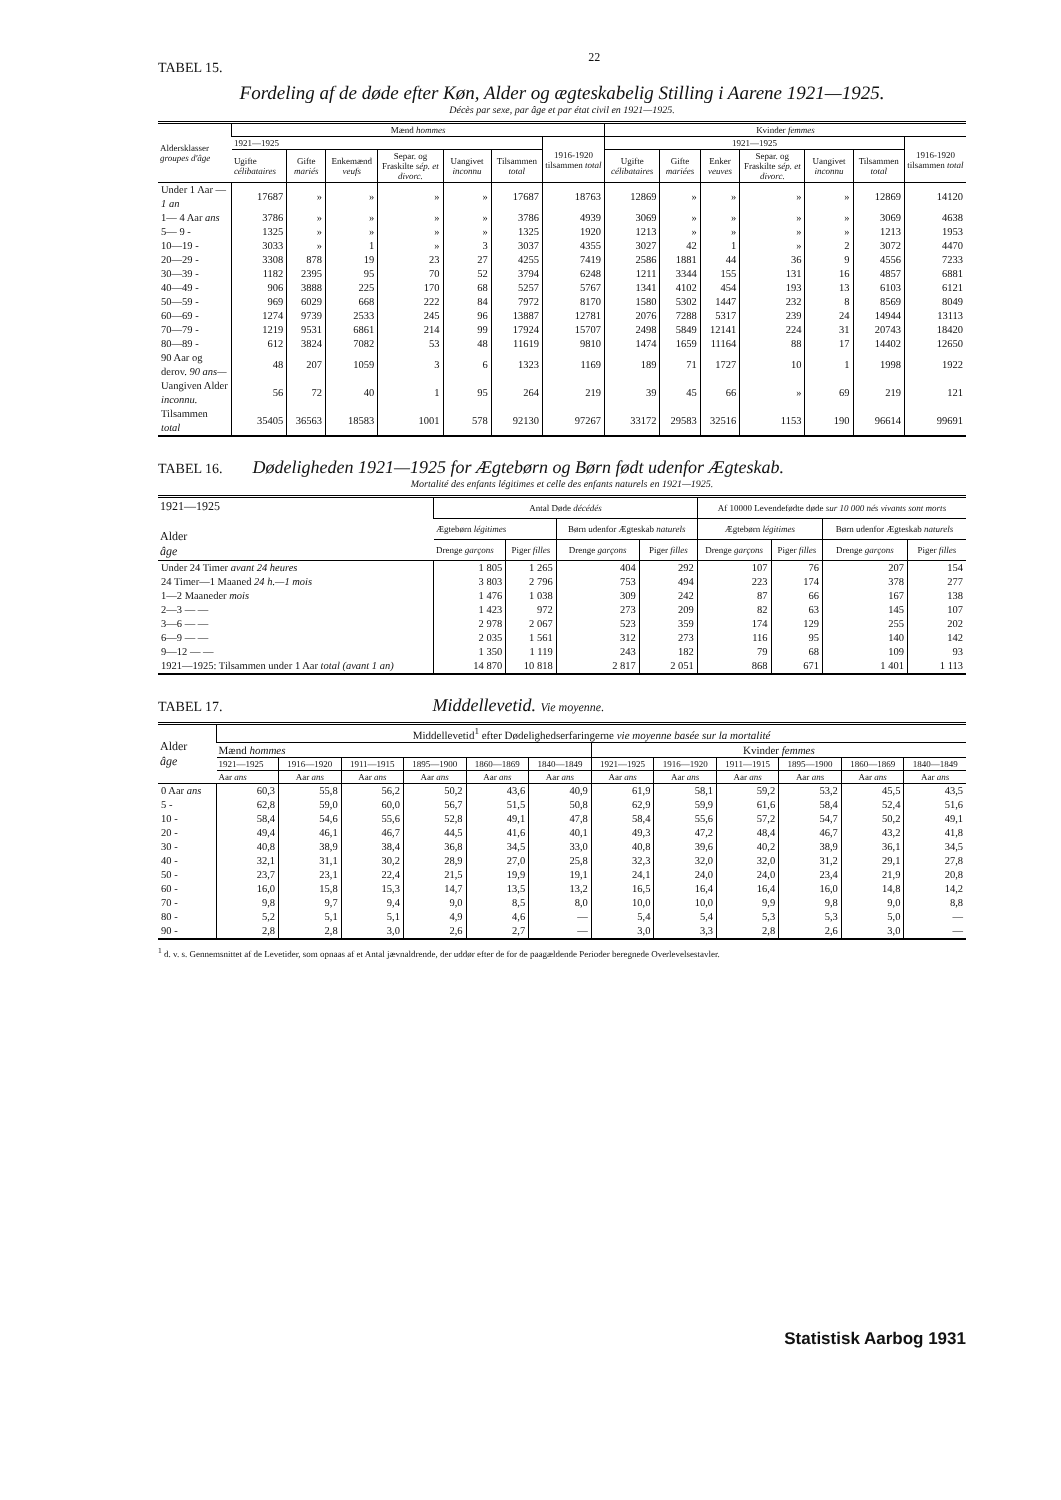TABEL 15. 22
Fordeling af de døde efter Køn, Alder og ægteskabelig Stilling i Aarene 1921—1925.
Décès par sexe, par âge et par état civil en 1921—1925.
| Aldersklasser groupes d'âge | Mænd hommes | | | | | | | Kvinder femmes | | | | | | |
| --- | --- | --- | --- | --- | --- | --- | --- | --- | --- | --- | --- | --- | --- | --- |
| | 1921—1925 | | | | | | 1916-1920 tilsammen total | 1921—1925 | | | | | | 1916-1920 tilsammen total |
| | Ugifte célibataires | Gifte mariés | Enkemænd veufs | Separ. og Fraskilte sép. et divorc. | Uangivet inconnu | Tilsammen total | | Ugifte célibataires | Gifte mariées | Enker veuves | Separ. og Fraskilte sép. et divorc. | Uangivet inconnu | Tilsammen total | |
| Under 1 Aar — 1 an | 17687 | » | » | » | » | 17687 | 18763 | 12869 | » | » | » | » | 12869 | 14120 |
| 1— 4 Aar ans | 3786 | » | » | » | » | 3786 | 4939 | 3069 | » | » | » | » | 3069 | 4638 |
| 5— 9 - | 1325 | » | » | » | » | 1325 | 1920 | 1213 | » | » | » | » | 1213 | 1953 |
| 10—19 - | 3033 | » | 1 | » | 3 | 3037 | 4355 | 3027 | 42 | 1 | » | 2 | 3072 | 4470 |
| 20—29 - | 3308 | 878 | 19 | 23 | 27 | 4255 | 7419 | 2586 | 1881 | 44 | 36 | 9 | 4556 | 7233 |
| 30—39 - | 1182 | 2395 | 95 | 70 | 52 | 3794 | 6248 | 1211 | 3344 | 155 | 131 | 16 | 4857 | 6881 |
| 40—49 - | 906 | 3888 | 225 | 170 | 68 | 5257 | 5767 | 1341 | 4102 | 454 | 193 | 13 | 6103 | 6121 |
| 50—59 - | 969 | 6029 | 668 | 222 | 84 | 7972 | 8170 | 1580 | 5302 | 1447 | 232 | 8 | 8569 | 8049 |
| 60—69 - | 1274 | 9739 | 2533 | 245 | 96 | 13887 | 12781 | 2076 | 7288 | 5317 | 239 | 24 | 14944 | 13113 |
| 70—79 - | 1219 | 9531 | 6861 | 214 | 99 | 17924 | 15707 | 2498 | 5849 | 12141 | 224 | 31 | 20743 | 18420 |
| 80—89 - | 612 | 3824 | 7082 | 53 | 48 | 11619 | 9810 | 1474 | 1659 | 11164 | 88 | 17 | 14402 | 12650 |
| 90 Aar og derov. 90 ans— | 48 | 207 | 1059 | 3 | 6 | 1323 | 1169 | 189 | 71 | 1727 | 10 | 1 | 1998 | 1922 |
| Uangiven Alder inconnu. | 56 | 72 | 40 | 1 | 95 | 264 | 219 | 39 | 45 | 66 | » | 69 | 219 | 121 |
| Tilsammen total | 35405 | 36563 | 18583 | 1001 | 578 | 92130 | 97267 | 33172 | 29583 | 32516 | 1153 | 190 | 96614 | 99691 |
TABEL 16.
Dødeligheden 1921—1925 for Ægtebørn og Børn født udenfor Ægteskab.
Mortalité des enfants légitimes et celle des enfants naturels en 1921—1925.
| 1921—1925 Alder âge | Antal Døde décédés | | | | Af 10000 Levendefødte døde sur 10 000 nés vivants sont morts | | | |
| --- | --- | --- | --- | --- | --- | --- | --- | --- |
| | Ægtebørn légitimes | | Børn udenfor Ægteskab naturels | | Ægtebørn légitimes | | Børn udenfor Ægteskab naturels | |
| | Drenge garçons | Piger filles | Drenge garçons | Piger filles | Drenge garçons | Piger filles | Drenge garçons | Piger filles |
| Under 24 Timer avant 24 heures | 1 805 | 1 265 | 404 | 292 | 107 | 76 | 207 | 154 |
| 24 Timer—1 Maaned 24 h.—1 mois | 3 803 | 2 796 | 753 | 494 | 223 | 174 | 378 | 277 |
| 1—2 Maaneder mois | 1 476 | 1 038 | 309 | 242 | 87 | 66 | 167 | 138 |
| 2—3 — — | 1 423 | 972 | 273 | 209 | 82 | 63 | 145 | 107 |
| 3—6 — — | 2 978 | 2 067 | 523 | 359 | 174 | 129 | 255 | 202 |
| 6—9 — — | 2 035 | 1 561 | 312 | 273 | 116 | 95 | 140 | 142 |
| 9—12 — — | 1 350 | 1 119 | 243 | 182 | 79 | 68 | 109 | 93 |
| 1921—1925: Tilsammen under 1 Aar total (avant 1 an) | 14 870 | 10 818 | 2 817 | 2 051 | 868 | 671 | 1 401 | 1 113 |
TABEL 17.
Middellevetid. Vie moyenne.
| Alder âge | Middellevetid<sup>1</sup> efter Dødelighedserfaringerne vie moyenne basée sur la mortalité | | | | | | | | | | | |
| --- | --- | --- | --- | --- | --- | --- | --- | --- | --- | --- | --- | --- |
| | Mænd hommes | | | | | | Kvinder femmes | | | | | |
| | 1921—1925 | 1916—1920 | 1911—1915 | 1895—1900 | 1860—1869 | 1840—1849 | 1921—1925 | 1916—1920 | 1911—1915 | 1895—1900 | 1860—1869 | 1840—1849 |
| | Aar ans | Aar ans | Aar ans | Aar ans | Aar ans | Aar ans | Aar ans | Aar ans | Aar ans | Aar ans | Aar ans | Aar ans |
| 0 Aar ans | 60,3 | 55,8 | 56,2 | 50,2 | 43,6 | 40,9 | 61,9 | 58,1 | 59,2 | 53,2 | 45,5 | 43,5 |
| 5 - | 62,8 | 59,0 | 60,0 | 56,7 | 51,5 | 50,8 | 62,9 | 59,9 | 61,6 | 58,4 | 52,4 | 51,6 |
| 10 - | 58,4 | 54,6 | 55,6 | 52,8 | 49,1 | 47,8 | 58,4 | 55,6 | 57,2 | 54,7 | 50,2 | 49,1 |
| 20 - | 49,4 | 46,1 | 46,7 | 44,5 | 41,6 | 40,1 | 49,3 | 47,2 | 48,4 | 46,7 | 43,2 | 41,8 |
| 30 - | 40,8 | 38,9 | 38,4 | 36,8 | 34,5 | 33,0 | 40,8 | 39,6 | 40,2 | 38,9 | 36,1 | 34,5 |
| 40 - | 32,1 | 31,1 | 30,2 | 28,9 | 27,0 | 25,8 | 32,3 | 32,0 | 32,0 | 31,2 | 29,1 | 27,8 |
| 50 - | 23,7 | 23,1 | 22,4 | 21,5 | 19,9 | 19,1 | 24,1 | 24,0 | 24,0 | 23,4 | 21,9 | 20,8 |
| 60 - | 16,0 | 15,8 | 15,3 | 14,7 | 13,5 | 13,2 | 16,5 | 16,4 | 16,4 | 16,0 | 14,8 | 14,2 |
| 70 - | 9,8 | 9,7 | 9,4 | 9,0 | 8,5 | 8,0 | 10,0 | 10,0 | 9,9 | 9,8 | 9,0 | 8,8 |
| 80 - | 5,2 | 5,1 | 5,1 | 4,9 | 4,6 | — | 5,4 | 5,4 | 5,3 | 5,3 | 5,0 | — |
| 90 - | 2,8 | 2,8 | 3,0 | 2,6 | 2,7 | — | 3,0 | 3,3 | 2,8 | 2,6 | 3,0 | — |
<sup>1</sup> d. v. s. Gennemsnittet af de Levetider, som opnaas af et Antal jævnaldrende, der uddør efter de for de paagældende Perioder beregnede Overlevelsestavler.
Statistisk Aarbog 1931